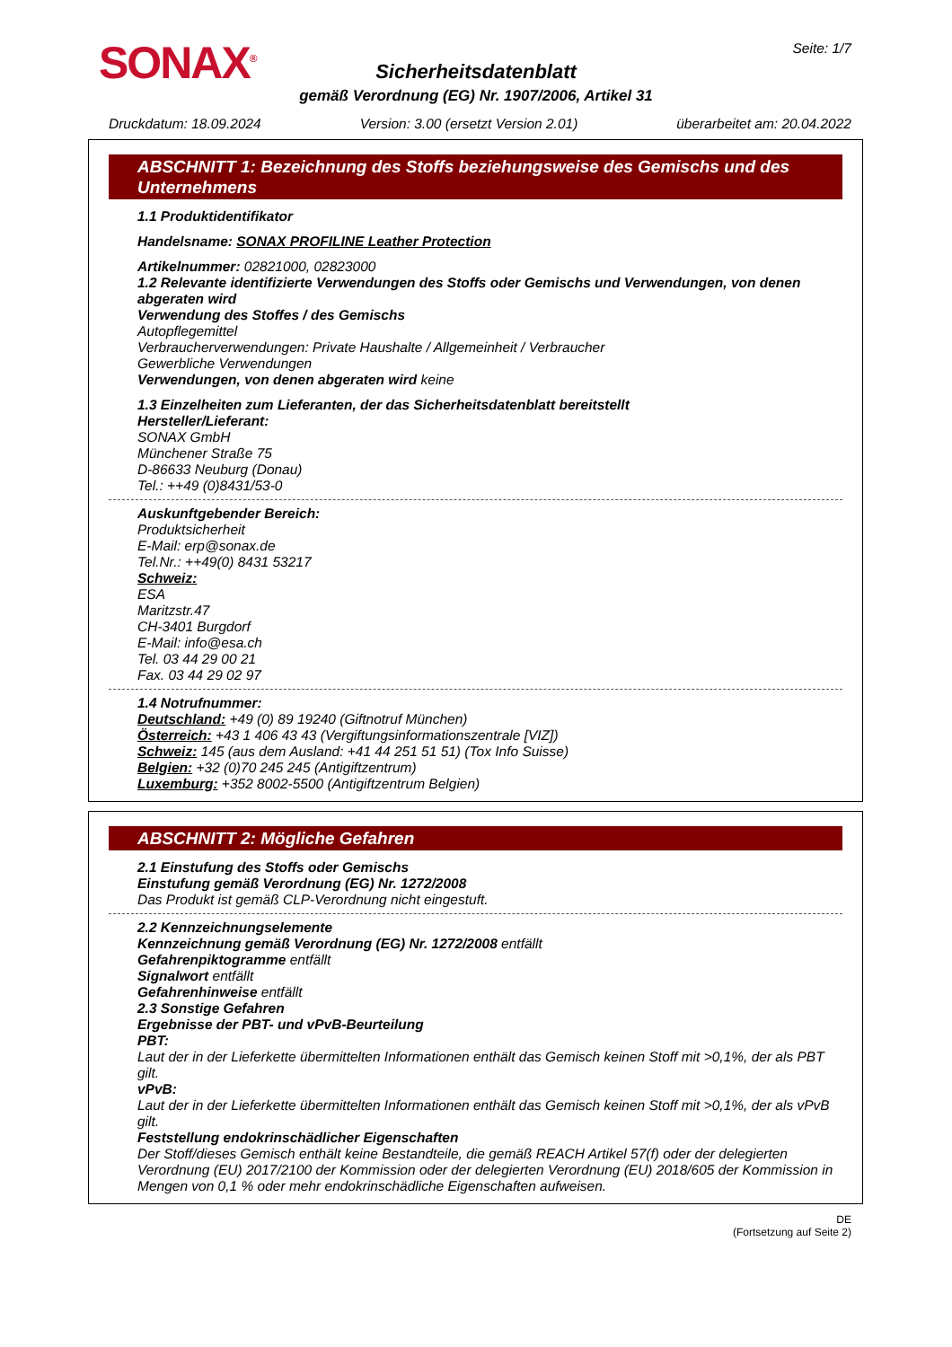SONAX<sup>®</sup>
Seite: 1/7
Sicherheitsdatenblatt
gemäß Verordnung (EG) Nr. 1907/2006, Artikel 31
Druckdatum: 18.09.2024 Version: 3.00 (ersetzt Version 2.01) überarbeitet am: 20.04.2022
ABSCHNITT 1: Bezeichnung des Stoffs beziehungsweise des Gemischs und des Unternehmens
1.1 Produktidentifikator
Handelsname: SONAX PROFILINE Leather Protection
Artikelnummer: 02821000, 02823000
1.2 Relevante identifizierte Verwendungen des Stoffs oder Gemischs und Verwendungen, von denen abgeraten wird
Verwendung des Stoffes / des Gemischs
Autopflegemittel
Verbraucherverwendungen: Private Haushalte / Allgemeinheit / Verbraucher
Gewerbliche Verwendungen
Verwendungen, von denen abgeraten wird keine
1.3 Einzelheiten zum Lieferanten, der das Sicherheitsdatenblatt bereitstellt
Hersteller/Lieferant:
SONAX GmbH
Münchener Straße 75
D-86633 Neuburg (Donau)
Tel.: ++49 (0)8431/53-0
Auskunftgebender Bereich:
Produktsicherheit
E-Mail: erp@sonax.de
Tel.Nr.: ++49(0) 8431 53217
Schweiz:
ESA
Maritzstr.47
CH-3401 Burgdorf
E-Mail: info@esa.ch
Tel. 03 44 29 00 21
Fax. 03 44 29 02 97
1.4 Notrufnummer:
Deutschland: +49 (0) 89 19240 (Giftnotruf München)
Österreich: +43 1 406 43 43 (Vergiftungsinformationszentrale [VIZ])
Schweiz: 145 (aus dem Ausland: +41 44 251 51 51) (Tox Info Suisse)
Belgien: +32 (0)70 245 245 (Antigiftzentrum)
Luxemburg: +352 8002-5500 (Antigiftzentrum Belgien)
ABSCHNITT 2: Mögliche Gefahren
2.1 Einstufung des Stoffs oder Gemischs
Einstufung gemäß Verordnung (EG) Nr. 1272/2008
Das Produkt ist gemäß CLP-Verordnung nicht eingestuft.
2.2 Kennzeichnungselemente
Kennzeichnung gemäß Verordnung (EG) Nr. 1272/2008 entfällt
Gefahrenpiktogramme entfällt
Signalwort entfällt
Gefahrenhinweise entfällt
2.3 Sonstige Gefahren
Ergebnisse der PBT- und vPvB-Beurteilung
PBT:
Laut der in der Lieferkette übermittelten Informationen enthält das Gemisch keinen Stoff mit >0,1%, der als PBT gilt.
vPvB:
Laut der in der Lieferkette übermittelten Informationen enthält das Gemisch keinen Stoff mit >0,1%, der als vPvB gilt.
Feststellung endokrinschädlicher Eigenschaften
Der Stoff/dieses Gemisch enthält keine Bestandteile, die gemäß REACH Artikel 57(f) oder der delegierten Verordnung (EU) 2017/2100 der Kommission oder der delegierten Verordnung (EU) 2018/605 der Kommission in Mengen von 0,1 % oder mehr endokrinschädliche Eigenschaften aufweisen.
DE
(Fortsetzung auf Seite 2)